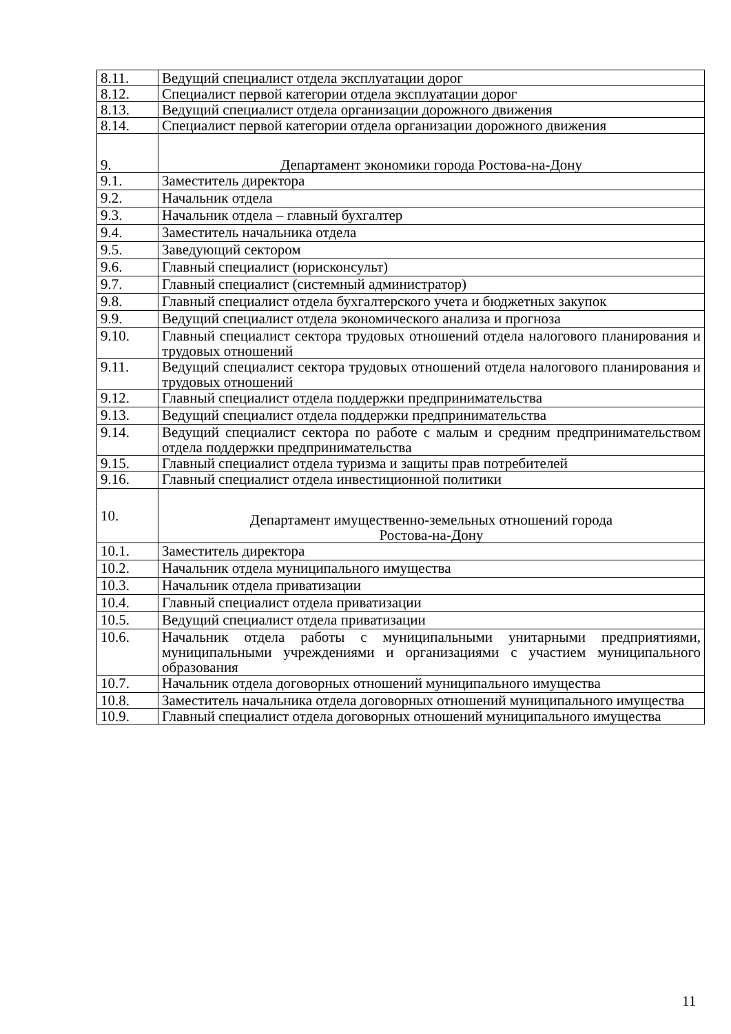| 8.11. | Ведущий специалист отдела эксплуатации дорог |
| 8.12. | Специалист первой категории отдела эксплуатации дорог |
| 8.13. | Ведущий специалист отдела организации дорожного движения |
| 8.14. | Специалист первой категории отдела организации дорожного движения |
| 9. | Департамент экономики города Ростова-на-Дону |
| 9.1. | Заместитель директора |
| 9.2. | Начальник отдела |
| 9.3. | Начальник отдела – главный бухгалтер |
| 9.4. | Заместитель начальника отдела |
| 9.5. | Заведующий сектором |
| 9.6. | Главный специалист (юрисконсульт) |
| 9.7. | Главный специалист (системный администратор) |
| 9.8. | Главный специалист отдела бухгалтерского учета и бюджетных закупок |
| 9.9. | Ведущий специалист отдела экономического анализа и прогноза |
| 9.10. | Главный специалист сектора трудовых отношений отдела налогового планирования и трудовых отношений |
| 9.11. | Ведущий специалист сектора трудовых отношений отдела налогового планирования и трудовых отношений |
| 9.12. | Главный специалист отдела поддержки предпринимательства |
| 9.13. | Ведущий специалист отдела поддержки предпринимательства |
| 9.14. | Ведущий специалист сектора по работе с малым и средним предпринимательством отдела поддержки предпринимательства |
| 9.15. | Главный специалист отдела туризма и защиты прав потребителей |
| 9.16. | Главный специалист отдела инвестиционной политики |
| 10. | Департамент имущественно-земельных отношений города Ростова-на-Дону |
| 10.1. | Заместитель директора |
| 10.2. | Начальник отдела муниципального имущества |
| 10.3. | Начальник отдела приватизации |
| 10.4. | Главный специалист отдела приватизации |
| 10.5. | Ведущий специалист отдела приватизации |
| 10.6. | Начальник отдела работы с муниципальными унитарными предприятиями, муниципальными учреждениями и организациями с участием муниципального образования |
| 10.7. | Начальник отдела договорных отношений муниципального имущества |
| 10.8. | Заместитель начальника отдела договорных отношений муниципального имущества |
| 10.9. | Главный специалист отдела договорных отношений муниципального имущества |
11